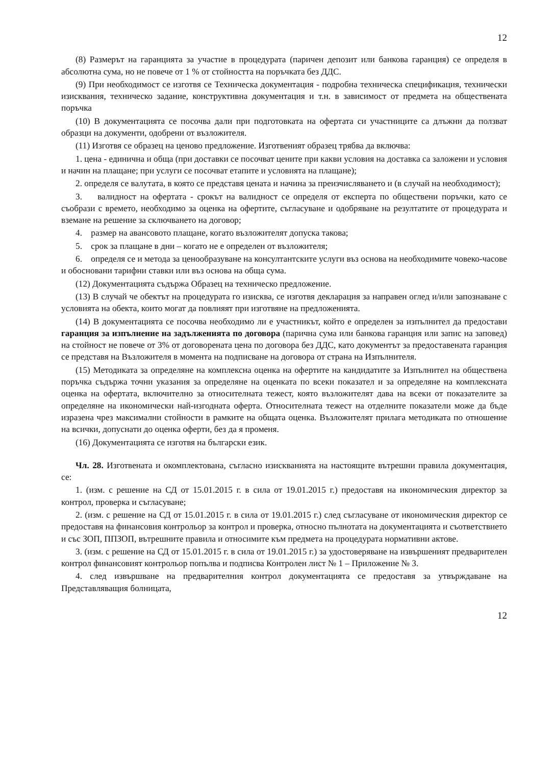12
(8) Размерът на гаранцията за участие в процедурата (паричен депозит или банкова гаранция) се определя в абсолютна сума, но не повече от 1 % от стойността на поръчката без ДДС.
(9) При необходимост се изготвя се Техническа документация - подробна техническа спецификация, технически изисквания, техническо задание, конструктивна документация и т.н. в зависимост от предмета на обществената поръчка
(10) В документацията се посочва дали при подготовката на офертата си участниците са длъжни да ползват образци на документи, одобрени от възложителя.
(11) Изготвя се образец на ценово предложение. Изготвеният образец трябва да включва:
1. цена - единична и обща (при доставки се посочват цените при какви условия на доставка са заложени и условия и начин на плащане; при услуги се посочват етапите и условията на плащане);
2. определя се валутата, в която се представя цената и начина за преизчисляването и (в случай на необходимост);
3. валидност на офертата - срокът на валидност се определя от експерта по обществени поръчки, като се съобрази с времето, необходимо за оценка на офертите, съгласуване и одобряване на резултатите от процедурата и вземане на решение за сключването на договор;
4. размер на авансовото плащане, когато възложителят допуска такова;
5. срок за плащане в дни – когато не е определен от възложителя;
6. определя се и метода за ценообразуване на консултантските услуги въз основа на необходимите човеко-часове и обосновани тарифни ставки или въз основа на обща сума.
(12) Документацията съдържа Образец на техническо предложение.
(13) В случай че обектът на процедурата го изисква, се изготвя декларация за направен оглед и/или запознаване с условията на обекта, които могат да повлияят при изготвяне на предложенията.
(14) В документацията се посочва необходимо ли е участникът, който е определен за изпълнител да предостави гаранция за изпълнение на задълженията по договора (парична сума или банкова гаранция или запис на заповед) на стойност не повече от 3% от договорената цена по договора без ДДС, като документът за предоставената гаранция се представя на Възложителя в момента на подписване на договора от страна на Изпълнителя.
(15) Методиката за определяне на комплексна оценка на офертите на кандидатите за Изпълнител на обществена поръчка съдържа точни указания за определяне на оценката по всеки показател и за определяне на комплексната оценка на офертата, включително за относителната тежест, която възложителят дава на всеки от показателите за определяне на икономически най-изгодната оферта. Относителната тежест на отделните показатели може да бъде изразена чрез максимални стойности в рамките на общата оценка. Възложителят прилага методиката по отношение на всички, допуснати до оценка оферти, без да я променя.
(16) Документацията се изготвя на български език.
Чл. 28. Изготвената и окомплектована, съгласно изискванията на настоящите вътрешни правила документация, се:
1. (изм. с решение на СД от 15.01.2015 г. в сила от 19.01.2015 г.) предоставя на икономическия директор за контрол, проверка и съгласуване;
2. (изм. с решение на СД от 15.01.2015 г. в сила от 19.01.2015 г.) след съгласуване от икономическия директор се предоставя на финансовия контрольор за контрол и проверка, относно пълнотата на документацията и съответствието и със ЗОП, ППЗОП, вътрешните правила и относимите към предмета на процедурата нормативни актове.
3. (изм. с решение на СД от 15.01.2015 г. в сила от 19.01.2015 г.) за удостоверяване на извършеният предварителен контрол финансовият контрольор попълва и подписва Контролен лист № 1 – Приложение № 3.
4. след извършване на предварителния контрол документацията се предоставя за утвърждаване на Представляващия болницата,
12